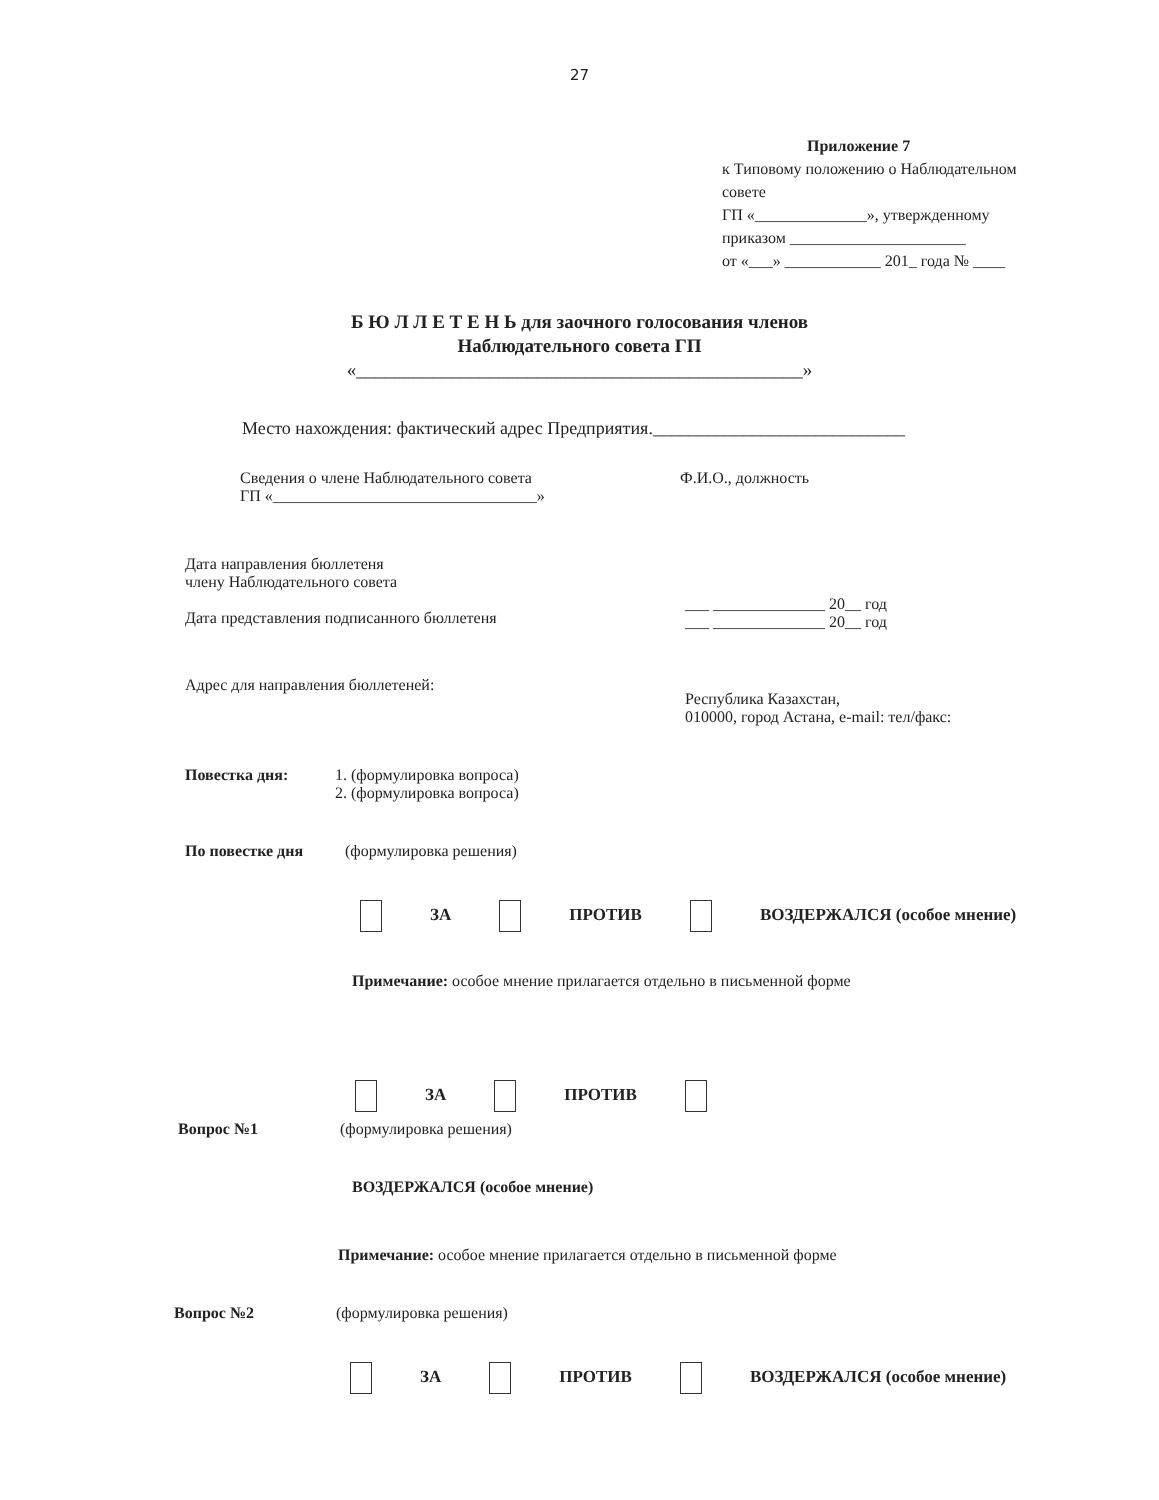27
Приложение 7
к Типовому положению о Наблюдательном совете
ГП «______________», утвержденному
приказом ______________________
от «___» ____________ 201_ года № ____
Б Ю Л Л Е Т Е Н Ь для заочного голосования членов
Наблюдательного совета ГП
«_______________________________________________»
Место нахождения: фактический адрес Предприятия.____________________________
Сведения о члене Наблюдательного совета
ГП «_________________________________»
Ф.И.О., должность
Дата направления бюллетеня
члену Наблюдательного совета
Дата представления подписанного бюллетеня
___ ______________ 20__ год
___ ______________ 20__ год
Адрес для направления бюллетеней:
Республика Казахстан,
010000, город Астана, e-mail: тел/факс:
Повестка дня: 1. (формулировка вопроса)
2. (формулировка вопроса)
По повестке дня (формулировка решения)
ЗА ПРОТИВ ВОЗДЕРЖАЛСЯ (особое мнение)
Примечание: особое мнение прилагается отдельно в письменной форме
ЗА ПРОТИВ
Вопрос №1 (формулировка решения)
ВОЗДЕРЖАЛСЯ (особое мнение)
Примечание: особое мнение прилагается отдельно в письменной форме
Вопрос №2 (формулировка решения)
ЗА ПРОТИВ ВОЗДЕРЖАЛСЯ (особое мнение)